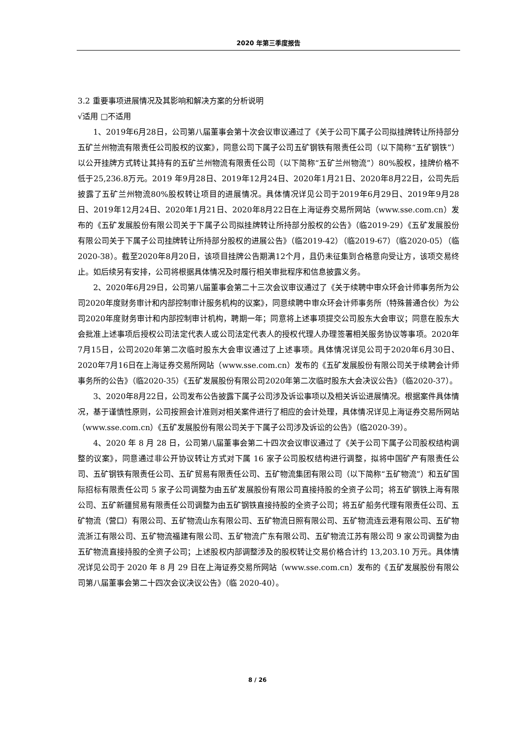2020 年第三季度报告
3.2 重要事项进展情况及其影响和解决方案的分析说明
√适用 □不适用
1、2019年6月28日，公司第八届董事会第十次会议审议通过了《关于公司下属子公司拟挂牌转让所持部分五矿兰州物流有限责任公司股权的议案》，同意公司下属子公司五矿钢铁有限责任公司（以下简称“五矿钢铁”）以公开挂牌方式转让其持有的五矿兰州物流有限责任公司（以下简称“五矿兰州物流”）80%股权，挂牌价格不低于25,236.8万元。2019 年9月28日、2019年12月24日、2020年1月21日、2020年8月22日，公司先后披露了五矿兰州物流80%股权转让项目的进展情况。具体情况详见公司于2019年6月29日、2019年9月28日、2019年12月24日、2020年1月21日、2020年8月22日在上海证券交易所网站（www.sse.com.cn）发布的《五矿发展股份有限公司关于下属子公司拟挂牌转让所持部分股权的公告》（临2019-29）《五矿发展股份有限公司关于下属子公司挂牌转让所持部分股权的进展公告》（临2019-42）（临2019-67）（临2020-05）（临2020-38）。截至2020年8月20日，该项目挂牌公告期满12个月，且仍未征集到合格意向受让方，该项交易终止。如后续另有安排，公司将根据具体情况及时履行相关审批程序和信息披露义务。
2、2020年6月29日，公司第八届董事会第二十三次会议审议通过了《关于续聘中审众环会计师事务所为公司2020年度财务审计和内部控制审计服务机构的议案》，同意续聘中审众环会计师事务所（特殊普通合伙）为公司2020年度财务审计和内部控制审计机构，聘期一年；同意将上述事项提交公司股东大会审议；同意在股东大会批准上述事项后授权公司法定代表人或公司法定代表人的授权代理人办理签署相关服务协议等事项。2020年7月15日，公司2020年第二次临时股东大会审议通过了上述事项。具体情况详见公司于2020年6月30日、2020年7月16日在上海证券交易所网站（www.sse.com.cn）发布的《五矿发展股份有限公司关于续聘会计师事务所的公告》（临2020-35）《五矿发展股份有限公司2020年第二次临时股东大会决议公告》（临2020-37）。
3、2020年8月22日，公司发布公告披露下属子公司涉及诉讼事项以及相关诉讼进展情况。根据案件具体情况，基于谨慎性原则，公司按照会计准则对相关案件进行了相应的会计处理，具体情况详见上海证券交易所网站（www.sse.com.cn）《五矿发展股份有限公司关于下属子公司涉及诉讼的公告》（临2020-39）。
4、2020 年 8 月 28 日，公司第八届董事会第二十四次会议审议通过了《关于公司下属子公司股权结构调整的议案》，同意通过非公开协议转让方式对下属 16 家子公司股权结构进行调整，拟将中国矿产有限责任公司、五矿钢铁有限责任公司、五矿贸易有限责任公司、五矿物流集团有限公司（以下简称“五矿物流”）和五矿国际招标有限责任公司 5 家子公司调整为由五矿发展股份有限公司直接持股的全资子公司；将五矿钢铁上海有限公司、五矿新疆贸易有限责任公司调整为由五矿钢铁直接持股的全资子公司；将五矿船务代理有限责任公司、五矿物流（营口）有限公司、五矿物流山东有限公司、五矿物流日照有限公司、五矿物流连云港有限公司、五矿物流浙江有限公司、五矿物流福建有限公司、五矿物流广东有限公司、五矿物流江苏有限公司 9 家公司调整为由五矿物流直接持股的全资子公司；上述股权内部调整涉及的股权转让交易价格合计约 13,203.10 万元。具体情况详见公司于 2020 年 8 月 29 日在上海证券交易所网站（www.sse.com.cn）发布的《五矿发展股份有限公司第八届董事会第二十四次会议决议公告》（临 2020-40）。
8 / 26